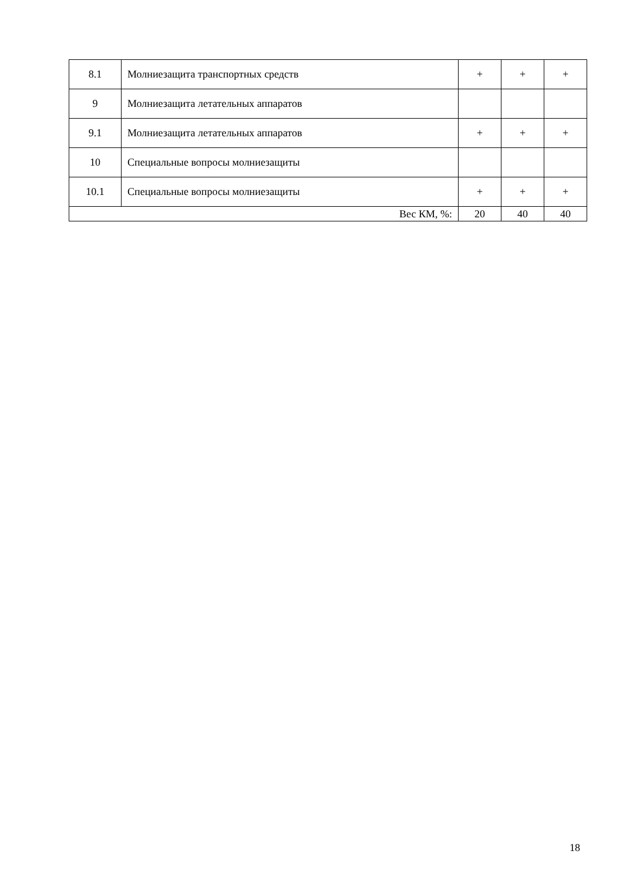| 8.1 | Молниезащита транспортных средств | + | + | + |
| 9 | Молниезащита летательных аппаратов | | | |
| 9.1 | Молниезащита летательных аппаратов | + | + | + |
| 10 | Специальные вопросы молниезащиты | | | |
| 10.1 | Специальные вопросы молниезащиты | + | + | + |
| Вес КМ, %: | | 20 | 40 | 40 |
18